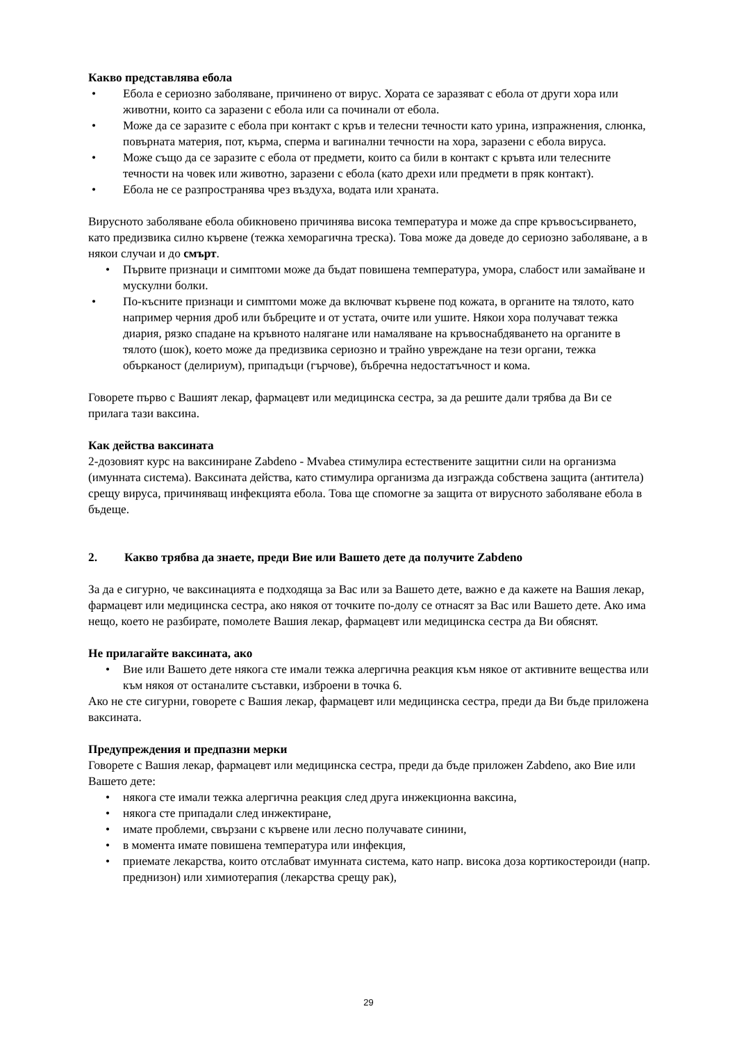Какво представлява ебола
• Ебола е сериозно заболяване, причинено от вирус. Хората се заразяват с ебола от други хора или животни, които са заразени с ебола или са починали от ебола.
• Може да се заразите с ебола при контакт с кръв и телесни течности като урина, изпражнения, слюнка, повърната материя, пот, кърма, сперма и вагинални течности на хора, заразени с ебола вируса.
• Може също да се заразите с ебола от предмети, които са били в контакт с кръвта или телесните течности на човек или животно, заразени с ебола (като дрехи или предмети в пряк контакт).
• Ебола не се разпространява чрез въздуха, водата или храната.
Вирусното заболяване ебола обикновено причинява висока температура и може да спре кръвосъсирването, като предизвика силно кървене (тежка хеморагична треска). Това може да доведе до сериозно заболяване, а в някои случаи и до смърт.
• Първите признаци и симптоми може да бъдат повишена температура, умора, слабост или замайване и мускулни болки.
• По-късните признаци и симптоми може да включват кървене под кожата, в органите на тялото, като например черния дроб или бъбреците и от устата, очите или ушите. Някои хора получават тежка диария, рязко спадане на кръвното налягане или намаляване на кръвоснабдяването на органите в тялото (шок), което може да предизвика сериозно и трайно увреждане на тези органи, тежка обърканост (делириум), припадъци (гърчове), бъбречна недостатъчност и кома.
Говорете първо с Вашият лекар, фармацевт или медицинска сестра, за да решите дали трябва да Ви се прилага тази ваксина.
Как действа ваксината
2-дозовият курс на ваксиниране Zabdeno - Mvabea стимулира естествените защитни сили на организма (имунната система). Ваксината действа, като стимулира организма да изгражда собствена защита (антитела) срещу вируса, причиняващ инфекцията ебола. Това ще спомогне за защита от вирусното заболяване ебола в бъдеще.
2. Какво трябва да знаете, преди Вие или Вашето дете да получите Zabdeno
За да е сигурно, че ваксинацията е подходяща за Вас или за Вашето дете, важно е да кажете на Вашия лекар, фармацевт или медицинска сестра, ако някоя от точките по-долу се отнасят за Вас или Вашето дете. Ако има нещо, което не разбирате, помолете Вашия лекар, фармацевт или медицинска сестра да Ви обяснят.
Не прилагайте ваксината, ако
• Вие или Вашето дете някога сте имали тежка алергична реакция към някое от активните вещества или към някоя от останалите съставки, изброени в точка 6.
Ако не сте сигурни, говорете с Вашия лекар, фармацевт или медицинска сестра, преди да Ви бъде приложена ваксината.
Предупреждения и предпазни мерки
Говорете с Вашия лекар, фармацевт или медицинска сестра, преди да бъде приложен Zabdeno, ако Вие или Вашето дете:
• някога сте имали тежка алергична реакция след друга инжекционна ваксина,
• някога сте припадали след инжектиране,
• имате проблеми, свързани с кървене или лесно получавате синини,
• в момента имате повишена температура или инфекция,
• приемате лекарства, които отслабват имунната система, като напр. висока доза кортикостероиди (напр. преднизон) или химиотерапия (лекарства срещу рак),
29